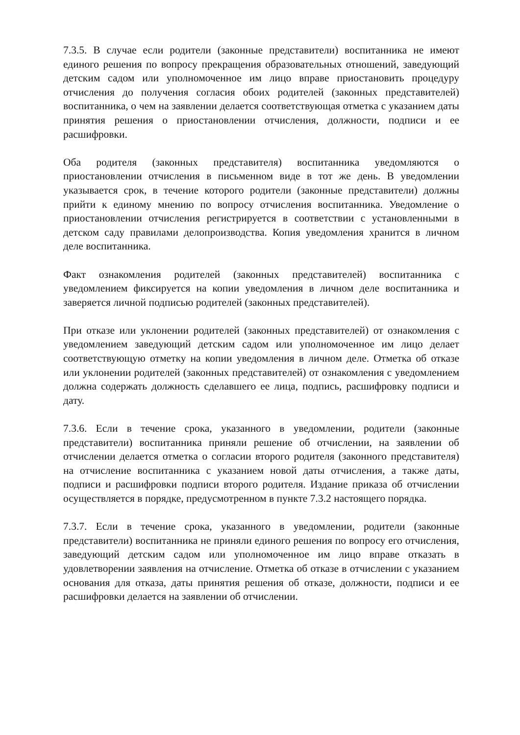7.3.5. В случае если родители (законные представители) воспитанника не имеют единого решения по вопросу прекращения образовательных отношений, заведующий детским садом или уполномоченное им лицо вправе приостановить процедуру отчисления до получения согласия обоих родителей (законных представителей) воспитанника, о чем на заявлении делается соответствующая отметка с указанием даты принятия решения о приостановлении отчисления, должности, подписи и ее расшифровки.
Оба родителя (законных представителя) воспитанника уведомляются о приостановлении отчисления в письменном виде в тот же день. В уведомлении указывается срок, в течение которого родители (законные представители) должны прийти к единому мнению по вопросу отчисления воспитанника. Уведомление о приостановлении отчисления регистрируется в соответствии с установленными в детском саду правилами делопроизводства. Копия уведомления хранится в личном деле воспитанника.
Факт ознакомления родителей (законных представителей) воспитанника с уведомлением фиксируется на копии уведомления в личном деле воспитанника и заверяется личной подписью родителей (законных представителей).
При отказе или уклонении родителей (законных представителей) от ознакомления с уведомлением заведующий детским садом или уполномоченное им лицо делает соответствующую отметку на копии уведомления в личном деле. Отметка об отказе или уклонении родителей (законных представителей) от ознакомления с уведомлением должна содержать должность сделавшего ее лица, подпись, расшифровку подписи и дату.
7.3.6. Если в течение срока, указанного в уведомлении, родители (законные представители) воспитанника приняли решение об отчислении, на заявлении об отчислении делается отметка о согласии второго родителя (законного представителя) на отчисление воспитанника с указанием новой даты отчисления, а также даты, подписи и расшифровки подписи второго родителя. Издание приказа об отчислении осуществляется в порядке, предусмотренном в пункте 7.3.2 настоящего порядка.
7.3.7. Если в течение срока, указанного в уведомлении, родители (законные представители) воспитанника не приняли единого решения по вопросу его отчисления, заведующий детским садом или уполномоченное им лицо вправе отказать в удовлетворении заявления на отчисление. Отметка об отказе в отчислении с указанием основания для отказа, даты принятия решения об отказе, должности, подписи и ее расшифровки делается на заявлении об отчислении.